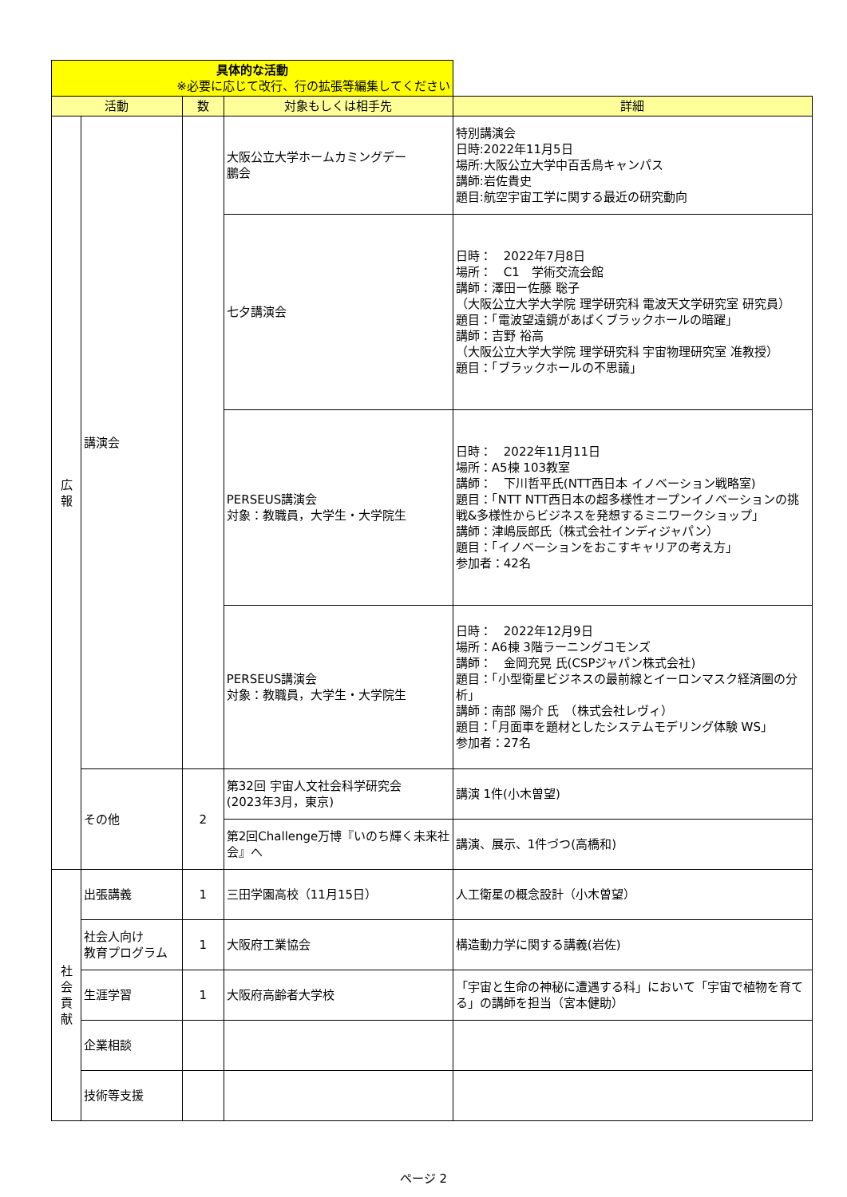| 具体的な活動 ※必要に応じて改行、行の拡張等編集してください | | | | |
| --- | --- | --- | --- | --- |
| 活動 | | 数 | 対象もしくは相手先 | 詳細 |
| 広 報 | 講演会 | | 大阪公立大学ホームカミングデー 鵬会 | 特別講演会 日時:2022年11月5日 場所:大阪公立大学中百舌鳥キャンパス 講師:岩佐貴史 題目:航空宇宙工学に関する最近の研究動向 |
| | | | 七夕講演会 | 日時： 2022年7月8日 場所： C1 学術交流会館 講師：澤田ー佐藤 聡子 （大阪公立大学大学院 理学研究科 電波天文学研究室 研究員） 題目：「電波望遠鏡があばくブラックホールの暗躍」 講師：吉野 裕高 （大阪公立大学大学院 理学研究科 宇宙物理研究室 准教授） 題目：「ブラックホールの不思議」 |
| | | | PERSEUS講演会 対象：教職員，大学生・大学院生 | 日時： 2022年11月11日 場所：A5棟 103教室 講師： 下川哲平氏(NTT西日本 イノベーション戦略室) 題目：「NTT NTT西日本の超多様性オープンイノベーションの挑戦&多様性からビジネスを発想するミニワークショップ」 講師：津嶋辰郎氏（株式会社インディジャパン） 題目：「イノベーションをおこすキャリアの考え方」 参加者：42名 |
| | | | PERSEUS講演会 対象：教職員，大学生・大学院生 | 日時： 2022年12月9日 場所：A6棟 3階ラーニングコモンズ 講師： 金岡充晃 氏(CSPジャパン株式会社) 題目：「小型衛星ビジネスの最前線とイーロンマスク経済圏の分析」 講師：南部 陽介 氏 （株式会社レヴィ） 題目：「月面車を題材としたシステムモデリング体験 WS」 参加者：27名 |
| | その他 | 2 | 第32回 宇宙人文社会科学研究会 (2023年3月，東京) | 講演 1件(小木曽望) |
| | | | 第2回Challenge万博『いのち輝く未来社会』へ | 講演、展示、1件づつ(高橋和) |
| 社 会 貢 献 | 出張講義 | 1 | 三田学園高校（11月15日） | 人工衛星の概念設計（小木曽望） |
| | 社会人向け 教育プログラム | 1 | 大阪府工業協会 | 構造動力学に関する講義(岩佐) |
| | 生涯学習 | 1 | 大阪府高齢者大学校 | 「宇宙と生命の神秘に遭遇する科」において「宇宙で植物を育てる」の講師を担当（宮本健助） |
| | 企業相談 | | | |
| | 技術等支援 | | | |
ページ 2